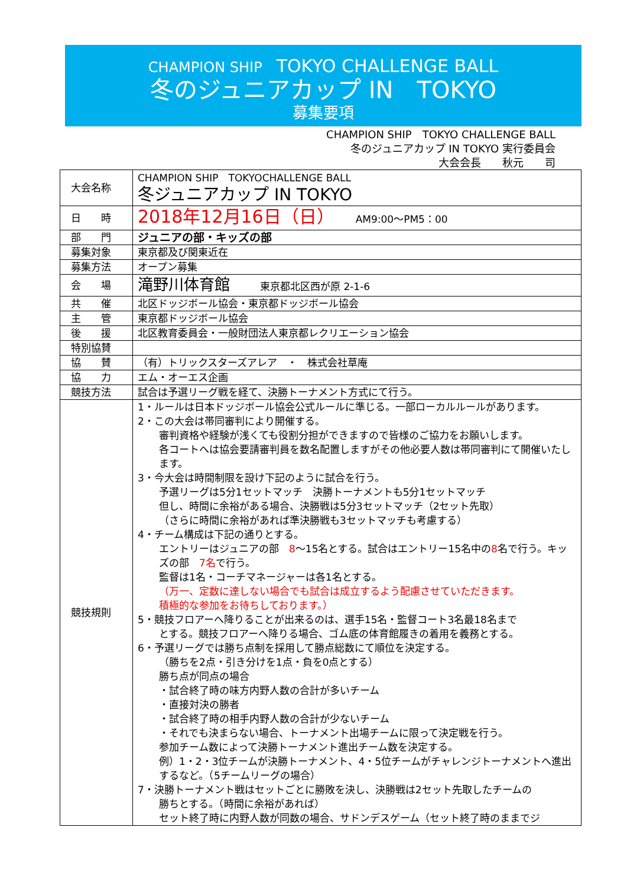CHAMPION SHIP　TOKYO CHALLENGE BALL
冬のジュニアカップ IN　TOKYO
募集要項
CHAMPION SHIP　TOKYO CHALLENGE BALL
冬のジュニアカップ IN TOKYO 実行委員会
大会会長　　秋元　　司
| 大会名称 | CHAMPION SHIP TOKYOCHALLENGE BALL 冬ジュニアカップ IN TOKYO |
| 日 時 | 2018年12月16日（日） AM9:00～PM5：00 |
| 部 門 | ジュニアの部・キッズの部 |
| 募集対象 | 東京都及び関東近在 |
| 募集方法 | オープン募集 |
| 会 場 | 滝野川体育館 東京都北区西が原 2-1-6 |
| 共 催 | 北区ドッジボール協会・東京都ドッジボール協会 |
| 主 管 | 東京都ドッジボール協会 |
| 後 援 | 北区教育委員会・一般財団法人東京都レクリエーション協会 |
| 特別協賛 | |
| 協 賛 | （有）トリックスターズアレア ・ 株式会社草庵 |
| 協 力 | エム・オーエス企画 |
| 競技方法 | 試合は予選リーグ戦を経て、決勝トーナメント方式にて行う。 |
| 競技規則 | 1・ルールは日本ドッジボール協会公式ルールに準じる。一部ローカルルールがあります。 2・この大会は帯同審判により開催する。 審判資格や経験が浅くても役割分担ができますので皆様のご協力をお願いします。 各コートへは協会要請審判員を数名配置しますがその他必要人数は帯同審判にて開催いたします。 3・今大会は時間制限を設け下記のように試合を行う。 予選リーグは5分1セットマッチ 決勝トーナメントも5分1セットマッチ 但し、時間に余裕がある場合、決勝戦は5分3セットマッチ（2セット先取） （さらに時間に余裕があれば準決勝戦も3セットマッチも考慮する） 4・チーム構成は下記の通りとする。 エントリーはジュニアの部 8 ～15名とする。試合はエントリー15名中の 8 名で行う。キッズの部 7名 で行う。 監督は1名・コーチマネージャーは各1名とする。 （万一、定数に達しない場合でも試合は成立するよう配慮させていただきます。 積極的な参加をお待ちしております。） 5・競技フロアーへ降りることが出来るのは、選手15名・監督コート3名最18名まで とする。競技フロアーへ降りる場合、ゴム底の体育館履きの着用を義務とする。 6・予選リーグでは勝ち点制を採用して勝点総数にて順位を決定する。 （勝ちを2点・引き分けを1点・負を0点とする） 勝ち点が同点の場合 ・試合終了時の味方内野人数の合計が多いチーム ・直接対決の勝者 ・試合終了時の相手内野人数の合計が少ないチーム ・それでも決まらない場合、トーナメント出場チームに限って決定戦を行う。 参加チーム数によって決勝トーナメント進出チーム数を決定する。 例）1・2・3位チームが決勝トーナメント、4・5位チームがチャレンジトーナメントへ進出するなど。（5チームリーグの場合） 7・決勝トーナメント戦はセットごとに勝敗を決し、決勝戦は2セット先取したチームの 勝ちとする。（時間に余裕があれば） セット終了時に内野人数が同数の場合、サドンデスゲーム（セット終了時のままでジ |